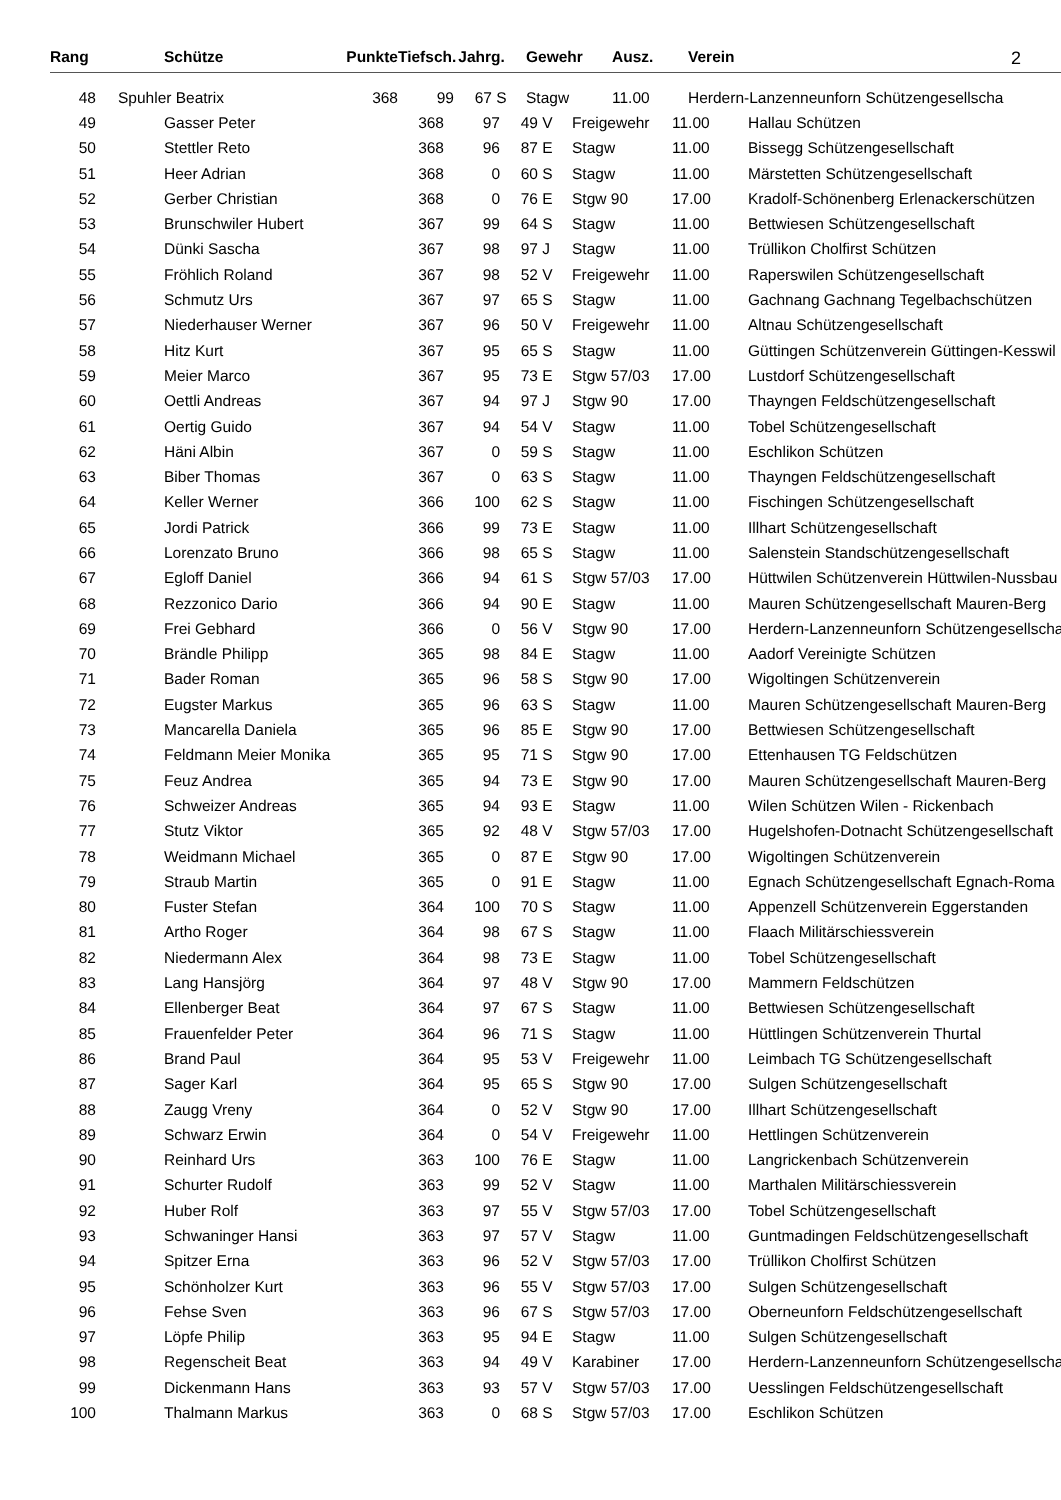| Rang | | Schütze | Punkte | Tiefsch. | Jahrg. | | Gewehr | Ausz. | Verein | 2 |
| --- | --- | --- | --- | --- | --- | --- | --- | --- | --- | --- |
| 48 | | Spuhler Beatrix | 368 | 99 | 67 | S | Stagw | 11.00 | Herdern-Lanzenneunforn Schützengesellscha | |
| 49 | | Gasser Peter | 368 | 97 | 49 | V | Freigewehr | 11.00 | Hallau Schützen |
| 50 | | Stettler Reto | 368 | 96 | 87 | E | Stagw | 11.00 | Bissegg Schützengesellschaft |
| 51 | | Heer Adrian | 368 | 0 | 60 | S | Stagw | 11.00 | Märstetten Schützengesellschaft |
| 52 | | Gerber Christian | 368 | 0 | 76 | E | Stgw 90 | 17.00 | Kradolf-Schönenberg Erlenackerschützen |
| 53 | | Brunschwiler Hubert | 367 | 99 | 64 | S | Stagw | 11.00 | Bettwiesen Schützengesellschaft |
| 54 | | Dünki Sascha | 367 | 98 | 97 | J | Stagw | 11.00 | Trüllikon Cholfirst Schützen |
| 55 | | Fröhlich Roland | 367 | 98 | 52 | V | Freigewehr | 11.00 | Raperswilen Schützengesellschaft |
| 56 | | Schmutz Urs | 367 | 97 | 65 | S | Stagw | 11.00 | Gachnang Gachnang Tegelbachschützen |
| 57 | | Niederhauser Werner | 367 | 96 | 50 | V | Freigewehr | 11.00 | Altnau Schützengesellschaft |
| 58 | | Hitz Kurt | 367 | 95 | 65 | S | Stagw | 11.00 | Güttingen Schützenverein Güttingen-Kesswil |
| 59 | | Meier Marco | 367 | 95 | 73 | E | Stgw 57/03 | 17.00 | Lustdorf Schützengesellschaft |
| 60 | | Oettli Andreas | 367 | 94 | 97 | J | Stgw 90 | 17.00 | Thayngen Feldschützengesellschaft |
| 61 | | Oertig Guido | 367 | 94 | 54 | V | Stagw | 11.00 | Tobel Schützengesellschaft |
| 62 | | Häni Albin | 367 | 0 | 59 | S | Stagw | 11.00 | Eschlikon Schützen |
| 63 | | Biber Thomas | 367 | 0 | 63 | S | Stagw | 11.00 | Thayngen Feldschützengesellschaft |
| 64 | | Keller Werner | 366 | 100 | 62 | S | Stagw | 11.00 | Fischingen Schützengesellschaft |
| 65 | | Jordi Patrick | 366 | 99 | 73 | E | Stagw | 11.00 | Illhart Schützengesellschaft |
| 66 | | Lorenzato Bruno | 366 | 98 | 65 | S | Stagw | 11.00 | Salenstein Standschützengesellschaft |
| 67 | | Egloff Daniel | 366 | 94 | 61 | S | Stgw 57/03 | 17.00 | Hüttwilen Schützenverein Hüttwilen-Nussbau |
| 68 | | Rezzonico Dario | 366 | 94 | 90 | E | Stagw | 11.00 | Mauren Schützengesellschaft Mauren-Berg |
| 69 | | Frei Gebhard | 366 | 0 | 56 | V | Stgw 90 | 17.00 | Herdern-Lanzenneunforn Schützengesellscha |
| 70 | | Brändle Philipp | 365 | 98 | 84 | E | Stagw | 11.00 | Aadorf Vereinigte Schützen |
| 71 | | Bader Roman | 365 | 96 | 58 | S | Stgw 90 | 17.00 | Wigoltingen Schützenverein |
| 72 | | Eugster Markus | 365 | 96 | 63 | S | Stagw | 11.00 | Mauren Schützengesellschaft Mauren-Berg |
| 73 | | Mancarella Daniela | 365 | 96 | 85 | E | Stgw 90 | 17.00 | Bettwiesen Schützengesellschaft |
| 74 | | Feldmann Meier Monika | 365 | 95 | 71 | S | Stgw 90 | 17.00 | Ettenhausen TG Feldschützen |
| 75 | | Feuz Andrea | 365 | 94 | 73 | E | Stgw 90 | 17.00 | Mauren Schützengesellschaft Mauren-Berg |
| 76 | | Schweizer Andreas | 365 | 94 | 93 | E | Stagw | 11.00 | Wilen Schützen Wilen - Rickenbach |
| 77 | | Stutz Viktor | 365 | 92 | 48 | V | Stgw 57/03 | 17.00 | Hugelshofen-Dotnacht Schützengesellschaft |
| 78 | | Weidmann Michael | 365 | 0 | 87 | E | Stgw 90 | 17.00 | Wigoltingen Schützenverein |
| 79 | | Straub Martin | 365 | 0 | 91 | E | Stagw | 11.00 | Egnach Schützengesellschaft Egnach-Roma |
| 80 | | Fuster Stefan | 364 | 100 | 70 | S | Stagw | 11.00 | Appenzell Schützenverein Eggerstanden |
| 81 | | Artho Roger | 364 | 98 | 67 | S | Stagw | 11.00 | Flaach Militärschiessverein |
| 82 | | Niedermann Alex | 364 | 98 | 73 | E | Stagw | 11.00 | Tobel Schützengesellschaft |
| 83 | | Lang Hansjörg | 364 | 97 | 48 | V | Stgw 90 | 17.00 | Mammern Feldschützen |
| 84 | | Ellenberger Beat | 364 | 97 | 67 | S | Stagw | 11.00 | Bettwiesen Schützengesellschaft |
| 85 | | Frauenfelder Peter | 364 | 96 | 71 | S | Stagw | 11.00 | Hüttlingen Schützenverein Thurtal |
| 86 | | Brand Paul | 364 | 95 | 53 | V | Freigewehr | 11.00 | Leimbach TG Schützengesellschaft |
| 87 | | Sager Karl | 364 | 95 | 65 | S | Stgw 90 | 17.00 | Sulgen Schützengesellschaft |
| 88 | | Zaugg Vreny | 364 | 0 | 52 | V | Stgw 90 | 17.00 | Illhart Schützengesellschaft |
| 89 | | Schwarz Erwin | 364 | 0 | 54 | V | Freigewehr | 11.00 | Hettlingen Schützenverein |
| 90 | | Reinhard Urs | 363 | 100 | 76 | E | Stagw | 11.00 | Langrickenbach Schützenverein |
| 91 | | Schurter Rudolf | 363 | 99 | 52 | V | Stagw | 11.00 | Marthalen Militärschiessverein |
| 92 | | Huber Rolf | 363 | 97 | 55 | V | Stgw 57/03 | 17.00 | Tobel Schützengesellschaft |
| 93 | | Schwaninger Hansi | 363 | 97 | 57 | V | Stagw | 11.00 | Guntmadingen Feldschützengesellschaft |
| 94 | | Spitzer Erna | 363 | 96 | 52 | V | Stgw 57/03 | 17.00 | Trüllikon Cholfirst Schützen |
| 95 | | Schönholzer Kurt | 363 | 96 | 55 | V | Stgw 57/03 | 17.00 | Sulgen Schützengesellschaft |
| 96 | | Fehse Sven | 363 | 96 | 67 | S | Stgw 57/03 | 17.00 | Oberneunforn Feldschützengesellschaft |
| 97 | | Löpfe Philip | 363 | 95 | 94 | E | Stagw | 11.00 | Sulgen Schützengesellschaft |
| 98 | | Regenscheit Beat | 363 | 94 | 49 | V | Karabiner | 17.00 | Herdern-Lanzenneunforn Schützengesellscha |
| 99 | | Dickenmann Hans | 363 | 93 | 57 | V | Stgw 57/03 | 17.00 | Uesslingen Feldschützengesellschaft |
| 100 | | Thalmann Markus | 363 | 0 | 68 | S | Stgw 57/03 | 17.00 | Eschlikon Schützen |